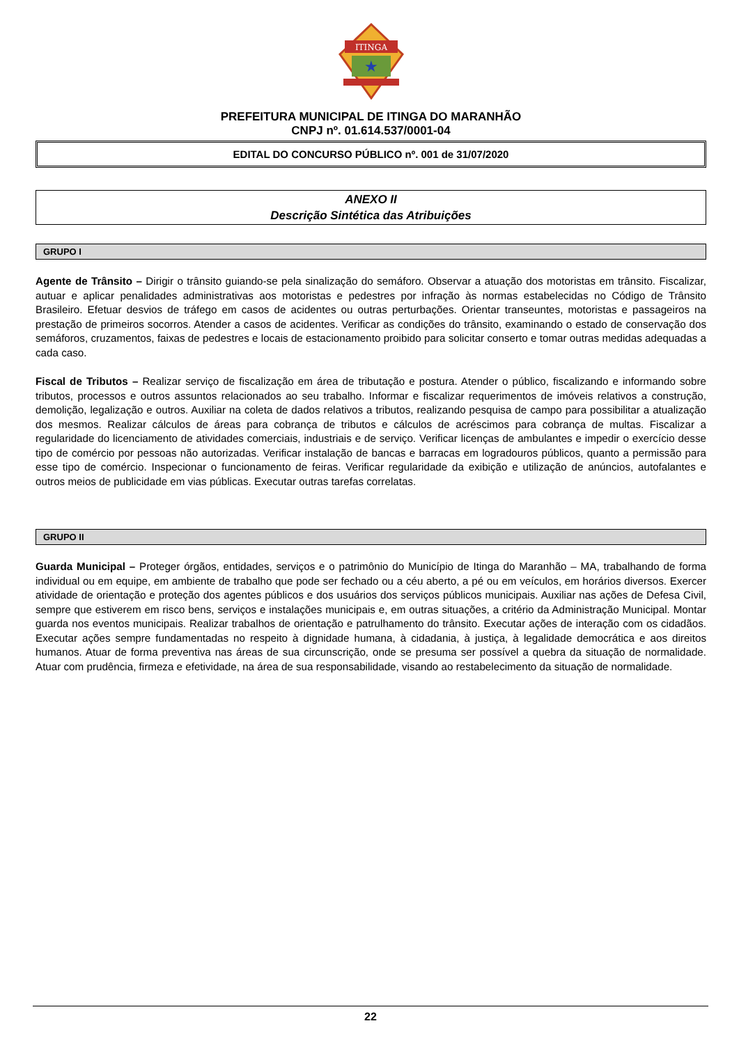ITINGA
★
PREFEITURA MUNICIPAL DE ITINGA DO MARANHÃO
CNPJ nº. 01.614.537/0001-04
EDITAL DO CONCURSO PÚBLICO nº. 001 de 31/07/2020
ANEXO II
Descrição Sintética das Atribuições
GRUPO I
Agente de Trânsito – Dirigir o trânsito guiando-se pela sinalização do semáforo. Observar a atuação dos motoristas em trânsito. Fiscalizar, autuar e aplicar penalidades administrativas aos motoristas e pedestres por infração às normas estabelecidas no Código de Trânsito Brasileiro. Efetuar desvios de tráfego em casos de acidentes ou outras perturbações. Orientar transeuntes, motoristas e passageiros na prestação de primeiros socorros. Atender a casos de acidentes. Verificar as condições do trânsito, examinando o estado de conservação dos semáforos, cruzamentos, faixas de pedestres e locais de estacionamento proibido para solicitar conserto e tomar outras medidas adequadas a cada caso.
Fiscal de Tributos – Realizar serviço de fiscalização em área de tributação e postura. Atender o público, fiscalizando e informando sobre tributos, processos e outros assuntos relacionados ao seu trabalho. Informar e fiscalizar requerimentos de imóveis relativos a construção, demolição, legalização e outros. Auxiliar na coleta de dados relativos a tributos, realizando pesquisa de campo para possibilitar a atualização dos mesmos. Realizar cálculos de áreas para cobrança de tributos e cálculos de acréscimos para cobrança de multas. Fiscalizar a regularidade do licenciamento de atividades comerciais, industriais e de serviço. Verificar licenças de ambulantes e impedir o exercício desse tipo de comércio por pessoas não autorizadas. Verificar instalação de bancas e barracas em logradouros públicos, quanto a permissão para esse tipo de comércio. Inspecionar o funcionamento de feiras. Verificar regularidade da exibição e utilização de anúncios, autofalantes e outros meios de publicidade em vias públicas. Executar outras tarefas correlatas.
GRUPO II
Guarda Municipal – Proteger órgãos, entidades, serviços e o patrimônio do Município de Itinga do Maranhão – MA, trabalhando de forma individual ou em equipe, em ambiente de trabalho que pode ser fechado ou a céu aberto, a pé ou em veículos, em horários diversos. Exercer atividade de orientação e proteção dos agentes públicos e dos usuários dos serviços públicos municipais. Auxiliar nas ações de Defesa Civil, sempre que estiverem em risco bens, serviços e instalações municipais e, em outras situações, a critério da Administração Municipal. Montar guarda nos eventos municipais. Realizar trabalhos de orientação e patrulhamento do trânsito. Executar ações de interação com os cidadãos. Executar ações sempre fundamentadas no respeito à dignidade humana, à cidadania, à justiça, à legalidade democrática e aos direitos humanos. Atuar de forma preventiva nas áreas de sua circunscrição, onde se presuma ser possível a quebra da situação de normalidade. Atuar com prudência, firmeza e efetividade, na área de sua responsabilidade, visando ao restabelecimento da situação de normalidade.
22